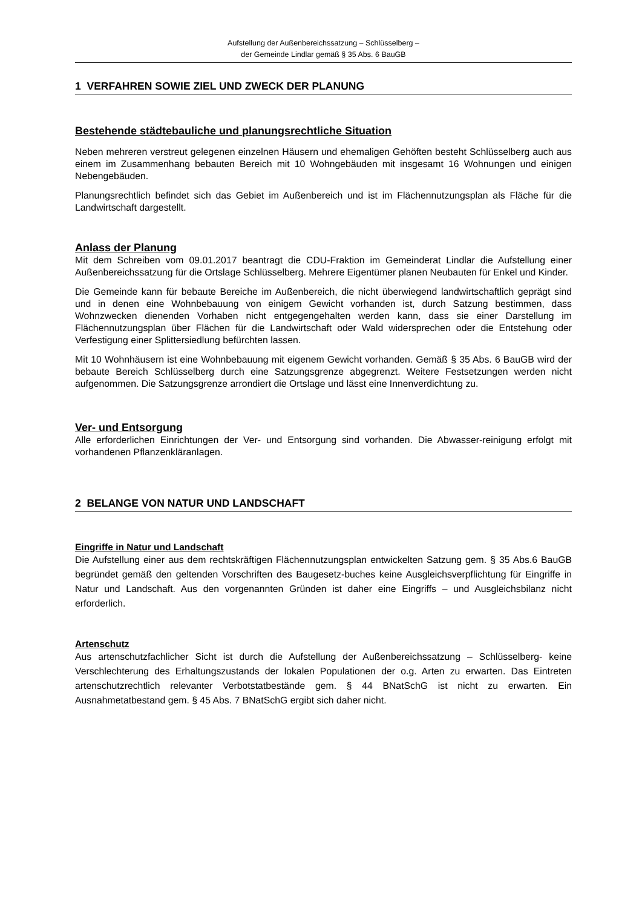Aufstellung der Außenbereichssatzung – Schlüsselberg –
der Gemeinde Lindlar gemäß § 35 Abs. 6 BauGB
1 VERFAHREN SOWIE ZIEL UND ZWECK DER PLANUNG
Bestehende städtebauliche und planungsrechtliche Situation
Neben mehreren verstreut gelegenen einzelnen Häusern und ehemaligen Gehöften besteht Schlüsselberg auch aus einem im Zusammenhang bebauten Bereich mit 10 Wohngebäuden mit insgesamt 16 Wohnungen und einigen Nebengebäuden.
Planungsrechtlich befindet sich das Gebiet im Außenbereich und ist im Flächennutzungsplan als Fläche für die Landwirtschaft dargestellt.
Anlass der Planung
Mit dem Schreiben vom 09.01.2017 beantragt die CDU-Fraktion im Gemeinderat Lindlar die Aufstellung einer Außenbereichssatzung für die Ortslage Schlüsselberg. Mehrere Eigentümer planen Neubauten für Enkel und Kinder.
Die Gemeinde kann für bebaute Bereiche im Außenbereich, die nicht überwiegend landwirtschaftlich geprägt sind und in denen eine Wohnbebauung von einigem Gewicht vorhanden ist, durch Satzung bestimmen, dass Wohnzwecken dienenden Vorhaben nicht entgegengehalten werden kann, dass sie einer Darstellung im Flächennutzungsplan über Flächen für die Landwirtschaft oder Wald widersprechen oder die Entstehung oder Verfestigung einer Splittersiedlung befürchten lassen.
Mit 10 Wohnhäusern ist eine Wohnbebauung mit eigenem Gewicht vorhanden. Gemäß § 35 Abs. 6 BauGB wird der bebaute Bereich Schlüsselberg durch eine Satzungsgrenze abgegrenzt. Weitere Festsetzungen werden nicht aufgenommen. Die Satzungsgrenze arrondiert die Ortslage und lässt eine Innenverdichtung zu.
Ver- und Entsorgung
Alle erforderlichen Einrichtungen der Ver- und Entsorgung sind vorhanden. Die Abwasser-reinigung erfolgt mit vorhandenen Pflanzenkläranlagen.
2 BELANGE VON NATUR UND LANDSCHAFT
Eingriffe in Natur und Landschaft
Die Aufstellung einer aus dem rechtskräftigen Flächennutzungsplan entwickelten Satzung gem. § 35 Abs.6 BauGB begründet gemäß den geltenden Vorschriften des Baugesetz-buches keine Ausgleichsverpflichtung für Eingriffe in Natur und Landschaft. Aus den vorgenannten Gründen ist daher eine Eingriffs – und Ausgleichsbilanz nicht erforderlich.
Artenschutz
Aus artenschutzfachlicher Sicht ist durch die Aufstellung der Außenbereichssatzung – Schlüsselberg- keine Verschlechterung des Erhaltungszustands der lokalen Populationen der o.g. Arten zu erwarten. Das Eintreten artenschutzrechtlich relevanter Verbotstatbestände gem. § 44 BNatSchG ist nicht zu erwarten. Ein Ausnahmetatbestand gem. § 45 Abs. 7 BNatSchG ergibt sich daher nicht.